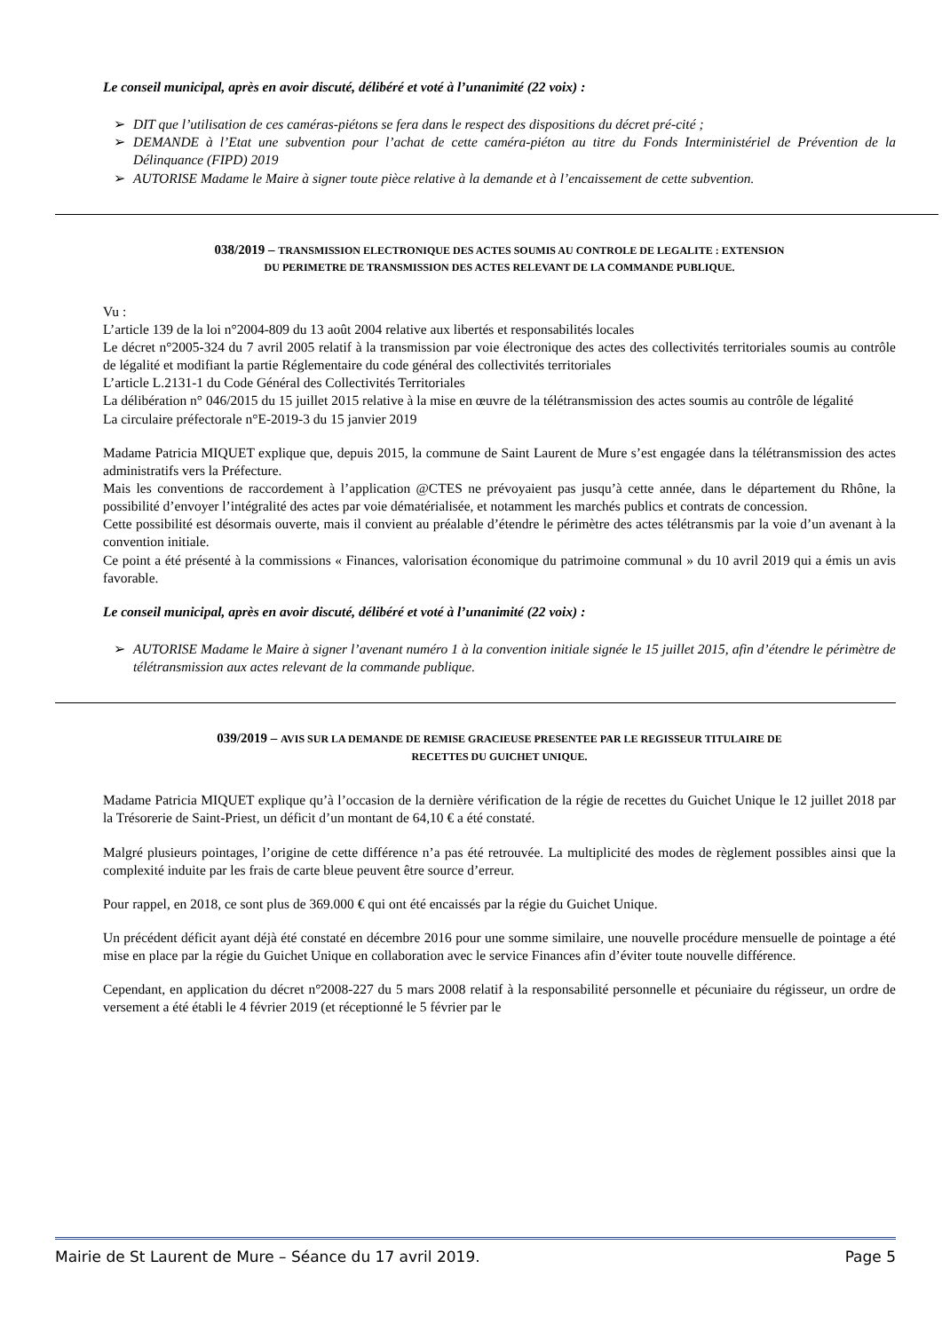Le conseil municipal, après en avoir discuté, délibéré et voté à l’unanimité (22 voix) :
➢ DIT que l’utilisation de ces caméras-piétons se fera dans le respect des dispositions du décret pré-cité ;
➢ DEMANDE à l’Etat une subvention pour l’achat de cette caméra-piéton au titre du Fonds Interministériel de Prévention de la Délinquance (FIPD) 2019
➢ AUTORISE Madame le Maire à signer toute pièce relative à la demande et à l’encaissement de cette subvention.
038/2019 – TRANSMISSION ELECTRONIQUE DES ACTES SOUMIS AU CONTROLE DE LEGALITE : EXTENSION
DU PERIMETRE DE TRANSMISSION DES ACTES RELEVANT DE LA COMMANDE PUBLIQUE.
Vu :
L’article 139 de la loi n°2004-809 du 13 août 2004 relative aux libertés et responsabilités locales
Le décret n°2005-324 du 7 avril 2005 relatif à la transmission par voie électronique des actes des collectivités territoriales soumis au contrôle de légalité et modifiant la partie Réglementaire du code général des collectivités territoriales
L’article L.2131-1 du Code Général des Collectivités Territoriales
La délibération n° 046/2015 du 15 juillet 2015 relative à la mise en œuvre de la télétransmission des actes soumis au contrôle de légalité
La circulaire préfectorale n°E-2019-3 du 15 janvier 2019
Madame Patricia MIQUET explique que, depuis 2015, la commune de Saint Laurent de Mure s’est engagée dans la télétransmission des actes administratifs vers la Préfecture.
Mais les conventions de raccordement à l’application @CTES ne prévoyaient pas jusqu’à cette année, dans le département du Rhône, la possibilité d’envoyer l’intégralité des actes par voie dématérialisée, et notamment les marchés publics et contrats de concession.
Cette possibilité est désormais ouverte, mais il convient au préalable d’étendre le périmètre des actes télétransmis par la voie d’un avenant à la convention initiale.
Ce point a été présenté à la commissions « Finances, valorisation économique du patrimoine communal » du 10 avril 2019 qui a émis un avis favorable.
Le conseil municipal, après en avoir discuté, délibéré et voté à l’unanimité (22 voix) :
➢ AUTORISE Madame le Maire à signer l’avenant numéro 1 à la convention initiale signée le 15 juillet 2015, afin d’étendre le périmètre de télétransmission aux actes relevant de la commande publique.
039/2019 – AVIS SUR LA DEMANDE DE REMISE GRACIEUSE PRESENTEE PAR LE REGISSEUR TITULAIRE DE
RECETTES DU GUICHET UNIQUE.
Madame Patricia MIQUET explique qu’à l’occasion de la dernière vérification de la régie de recettes du Guichet Unique le 12 juillet 2018 par la Trésorerie de Saint-Priest, un déficit d’un montant de 64,10 € a été constaté.
Malgré plusieurs pointages, l’origine de cette différence n’a pas été retrouvée. La multiplicité des modes de règlement possibles ainsi que la complexité induite par les frais de carte bleue peuvent être source d’erreur.
Pour rappel, en 2018, ce sont plus de 369.000 € qui ont été encaissés par la régie du Guichet Unique.
Un précédent déficit ayant déjà été constaté en décembre 2016 pour une somme similaire, une nouvelle procédure mensuelle de pointage a été mise en place par la régie du Guichet Unique en collaboration avec le service Finances afin d’éviter toute nouvelle différence.
Cependant, en application du décret n°2008-227 du 5 mars 2008 relatif à la responsabilité personnelle et pécuniaire du régisseur, un ordre de versement a été établi le 4 février 2019 (et réceptionné le 5 février par le
Mairie de St Laurent de Mure – Séance du 17 avril 2019. Page 5